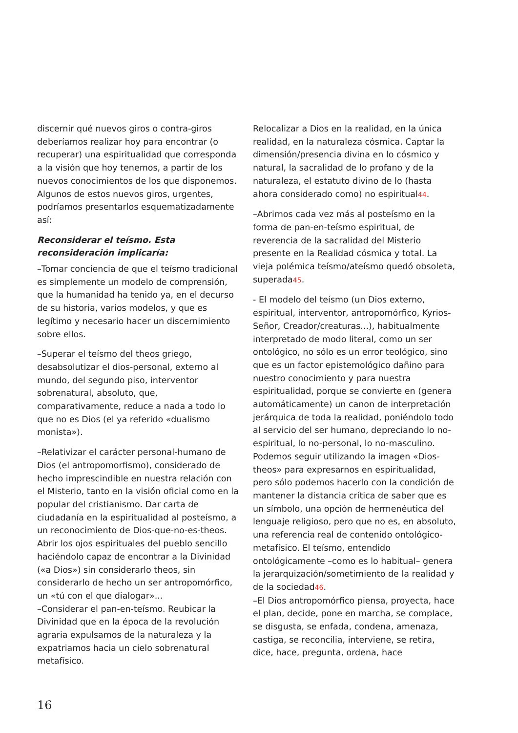discernir qué nuevos giros o contra-giros deberíamos realizar hoy para encontrar (o recuperar) una espiritualidad que corresponda a la visión que hoy tenemos, a partir de los nuevos conocimientos de los que disponemos. Algunos de estos nuevos giros, urgentes, podríamos presentarlos esquematizadamente así:
Reconsiderar el teísmo. Esta reconsideración implicaría:
–Tomar conciencia de que el teísmo tradicional es simplemente un modelo de comprensión, que la humanidad ha tenido ya, en el decurso de su historia, varios modelos, y que es legítimo y necesario hacer un discernimiento sobre ellos.
–Superar el teísmo del theos griego, desabsolutizar el dios-personal, externo al mundo, del segundo piso, interventor sobrenatural, absoluto, que, comparativamente, reduce a nada a todo lo que no es Dios (el ya referido «dualismo monista»).
–Relativizar el carácter personal-humano de Dios (el antropomorfismo), considerado de hecho imprescindible en nuestra relación con el Misterio, tanto en la visión oficial como en la popular del cristianismo. Dar carta de ciudadanía en la espiritualidad al posteísmo, a un reconocimiento de Dios-que-no-es-theos. Abrir los ojos espirituales del pueblo sencillo haciéndolo capaz de encontrar a la Divinidad («a Dios») sin considerarlo theos, sin considerarlo de hecho un ser antropomórfico, un «tú con el que dialogar»...
–Considerar el pan-en-teísmo. Reubicar la Divinidad que en la época de la revolución agraria expulsamos de la naturaleza y la expatriamos hacia un cielo sobrenatural metafísico.
Relocalizar a Dios en la realidad, en la única realidad, en la naturaleza cósmica. Captar la dimensión/presencia divina en lo cósmico y natural, la sacralidad de lo profano y de la naturaleza, el estatuto divino de lo (hasta ahora considerado como) no espiritual44.
–Abrirnos cada vez más al posteísmo en la forma de pan-en-teísmo espiritual, de reverencia de la sacralidad del Misterio presente en la Realidad cósmica y total. La vieja polémica teísmo/ateísmo quedó obsoleta, superada45.
- El modelo del teísmo (un Dios externo, espiritual, interventor, antropomórfico, Kyrios-Señor, Creador/creaturas...), habitualmente interpretado de modo literal, como un ser ontológico, no sólo es un error teológico, sino que es un factor epistemológico dañino para nuestro conocimiento y para nuestra espiritualidad, porque se convierte en (genera automáticamente) un canon de interpretación jerárquica de toda la realidad, poniéndolo todo al servicio del ser humano, depreciando lo no-espiritual, lo no-personal, lo no-masculino. Podemos seguir utilizando la imagen «Dios-theos» para expresarnos en espiritualidad, pero sólo podemos hacerlo con la condición de mantener la distancia crítica de saber que es un símbolo, una opción de hermenéutica del lenguaje religioso, pero que no es, en absoluto, una referencia real de contenido ontológico-metafísico. El teísmo, entendido ontológicamente –como es lo habitual– genera la jerarquización/sometimiento de la realidad y de la sociedad46.
–El Dios antropomórfico piensa, proyecta, hace el plan, decide, pone en marcha, se complace, se disgusta, se enfada, condena, amenaza, castiga, se reconcilia, interviene, se retira, dice, hace, pregunta, ordena, hace
16